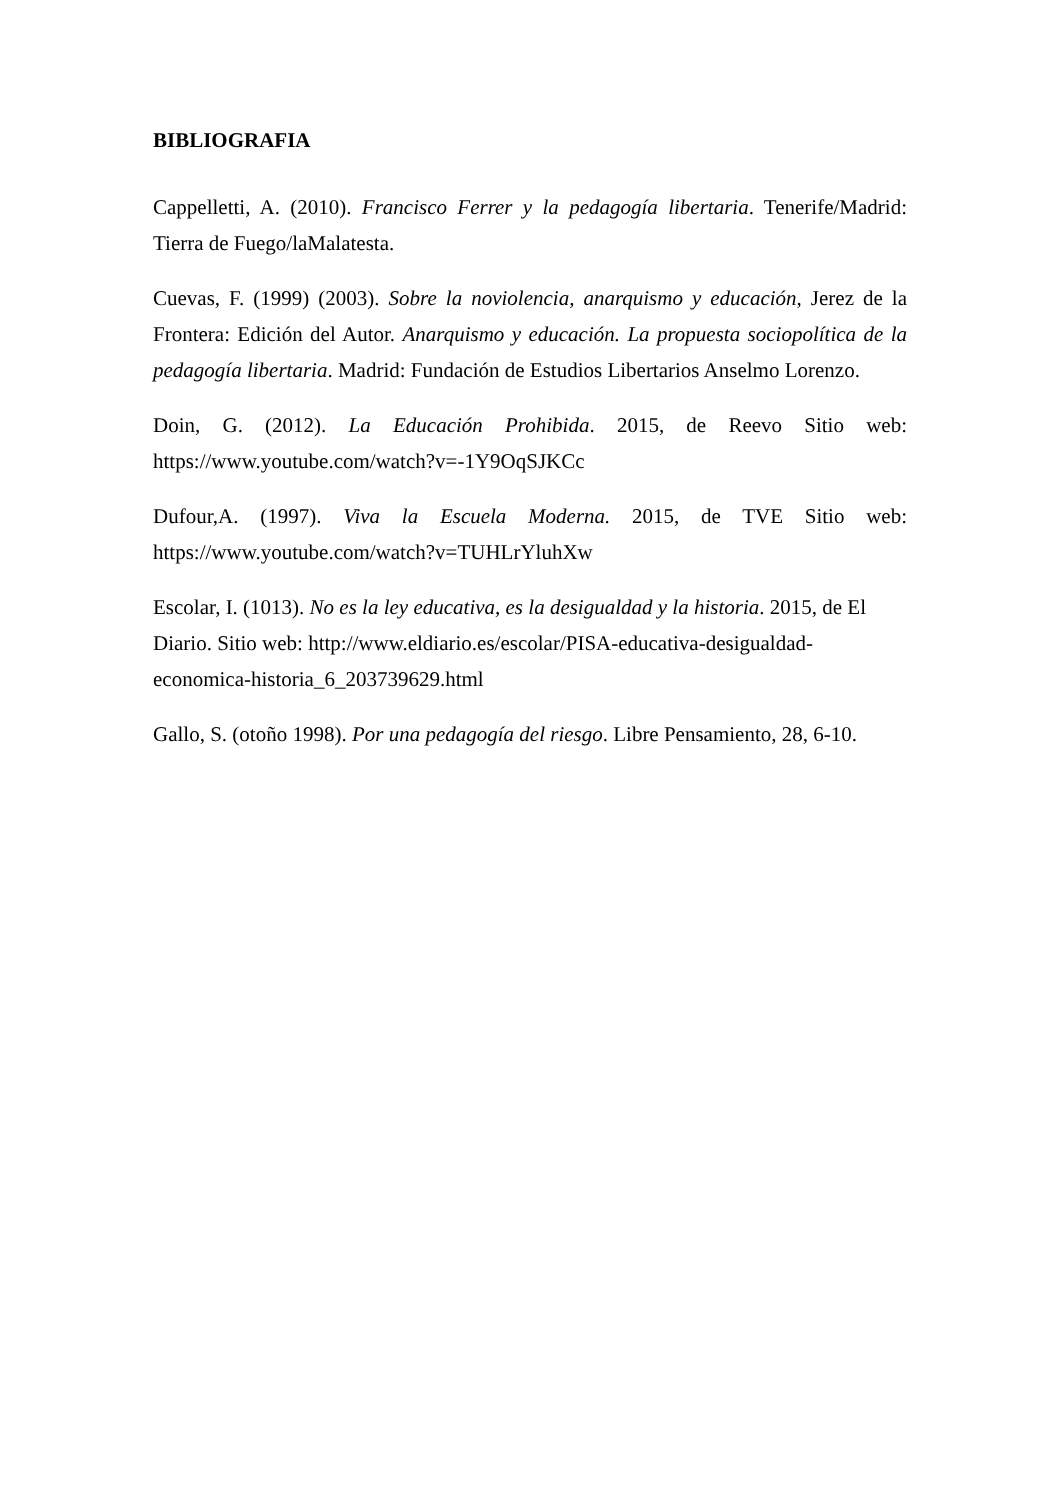BIBLIOGRAFIA
Cappelletti, A. (2010). Francisco Ferrer y la pedagogía libertaria. Tenerife/Madrid: Tierra de Fuego/laMalatesta.
Cuevas, F. (1999) (2003). Sobre la noviolencia, anarquismo y educación, Jerez de la Frontera: Edición del Autor. Anarquismo y educación. La propuesta sociopolítica de la pedagogía libertaria. Madrid: Fundación de Estudios Libertarios Anselmo Lorenzo.
Doin, G. (2012). La Educación Prohibida. 2015, de Reevo Sitio web: https://www.youtube.com/watch?v=-1Y9OqSJKCc
Dufour,A. (1997). Viva la Escuela Moderna. 2015, de TVE Sitio web: https://www.youtube.com/watch?v=TUHLrYluhXw
Escolar, I. (1013). No es la ley educativa, es la desigualdad y la historia. 2015, de El Diario. Sitio web: http://www.eldiario.es/escolar/PISA-educativa-desigualdad-economica-historia_6_203739629.html
Gallo, S. (otoño 1998). Por una pedagogía del riesgo. Libre Pensamiento, 28, 6-10.